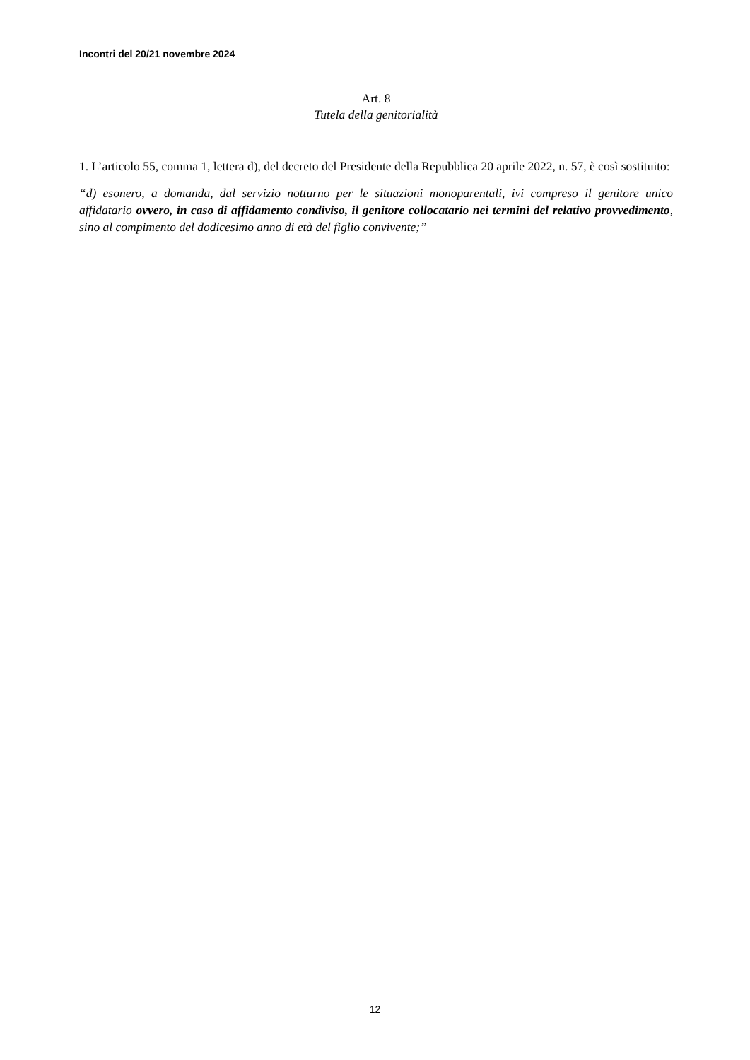Incontri del 20/21 novembre 2024
Art. 8
Tutela della genitorialità
1. L’articolo 55, comma 1, lettera d), del decreto del Presidente della Repubblica 20 aprile 2022, n. 57, è così sostituito:
“d) esonero, a domanda, dal servizio notturno per le situazioni monoparentali, ivi compreso il genitore unico affidatario ovvero, in caso di affidamento condiviso, il genitore collocatario nei termini del relativo provvedimento, sino al compimento del dodicesimo anno di età del figlio convivente;”
12